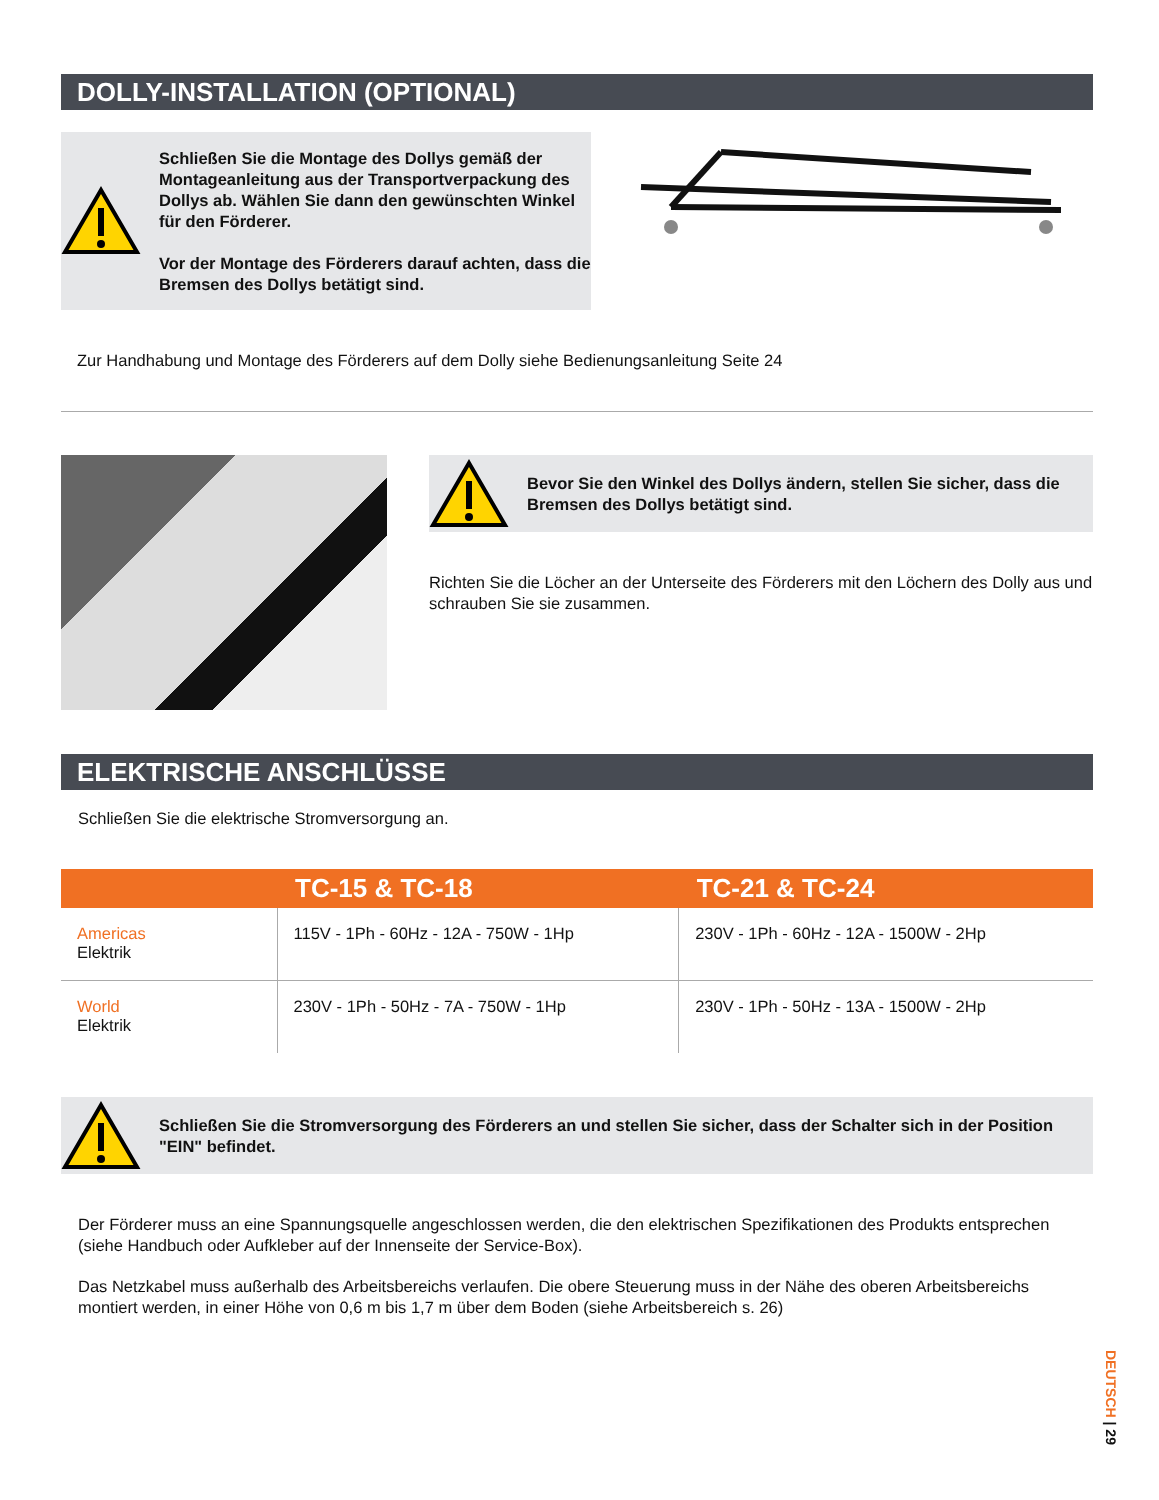DOLLY-INSTALLATION (OPTIONAL)
Schließen Sie die Montage des Dollys gemäß der Montageanleitung aus der Transportverpackung des Dollys ab. Wählen Sie dann den gewünschten Winkel für den Förderer.
Vor der Montage des Förderers darauf achten, dass die Bremsen des Dollys betätigt sind.
Zur Handhabung und Montage des Förderers auf dem Dolly siehe Bedienungsanleitung Seite 24
Bevor Sie den Winkel des Dollys ändern, stellen Sie sicher, dass die Bremsen des Dollys betätigt sind.
Richten Sie die Löcher an der Unterseite des Förderers mit den Löchern des Dolly aus und schrauben Sie sie zusammen.
ELEKTRISCHE ANSCHLÜSSE
Schließen Sie die elektrische Stromversorgung an.
| | TC-15 & TC-18 | TC-21 & TC-24 |
| --- | --- | --- |
| Americas Elektrik | 115V - 1Ph - 60Hz - 12A - 750W - 1Hp | 230V - 1Ph - 60Hz - 12A - 1500W - 2Hp |
| World Elektrik | 230V - 1Ph - 50Hz - 7A - 750W - 1Hp | 230V - 1Ph - 50Hz - 13A - 1500W - 2Hp |
Schließen Sie die Stromversorgung des Förderers an und stellen Sie sicher, dass der Schalter sich in der Position "EIN" befindet.
Der Förderer muss an eine Spannungsquelle angeschlossen werden, die den elektrischen Spezifikationen des Produkts entsprechen (siehe Handbuch oder Aufkleber auf der Innenseite der Service-Box).
Das Netzkabel muss außerhalb des Arbeitsbereichs verlaufen. Die obere Steuerung muss in der Nähe des oberen Arbeitsbereichs montiert werden, in einer Höhe von 0,6 m bis 1,7 m über dem Boden (siehe Arbeitsbereich s. 26)
DEUTSCH | 29